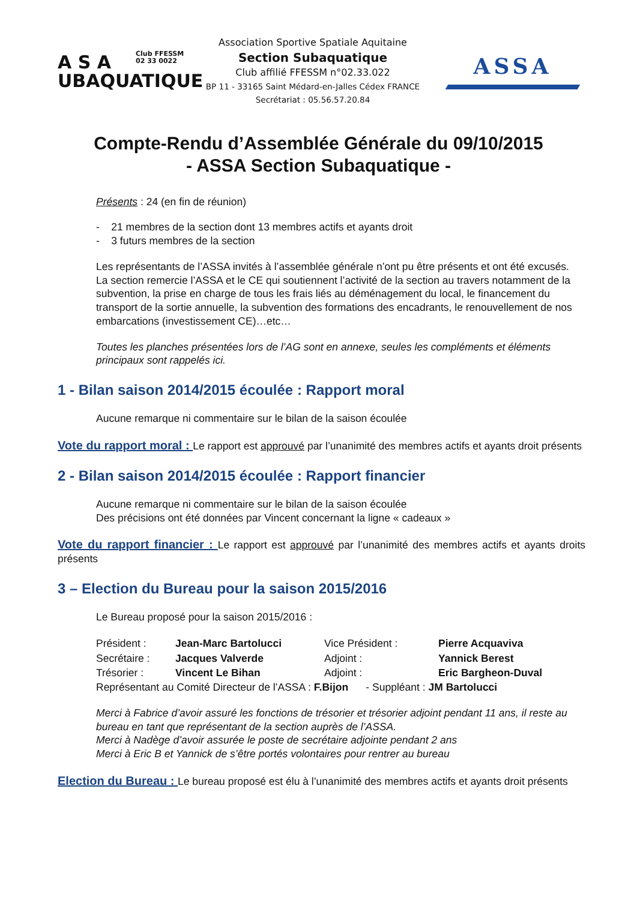A S A
Club FFESSM
02 33 0022
UBAQUATIQUE
Association Sportive Spatiale Aquitaine
Section Subaquatique
Club affilié FFESSM n°02.33.022
BP 11 - 33165 Saint Médard-en-Jalles Cédex FRANCE
Secrétariat : 05.56.57.20.84
ASSA
Compte-Rendu d’Assemblée Générale du 09/10/2015
- ASSA Section Subaquatique -
Présents : 24 (en fin de réunion)
- 21 membres de la section dont 13 membres actifs et ayants droit
- 3 futurs membres de la section
Les représentants de l’ASSA invités à l’assemblée générale n’ont pu être présents et ont été excusés.
La section remercie l’ASSA et le CE qui soutiennent l’activité de la section au travers notamment de la subvention, la prise en charge de tous les frais liés au déménagement du local, le financement du transport de la sortie annuelle, la subvention des formations des encadrants, le renouvellement de nos embarcations (investissement CE)…etc…
Toutes les planches présentées lors de l’AG sont en annexe, seules les compléments et éléments principaux sont rappelés ici.
1 - Bilan saison 2014/2015 écoulée : Rapport moral
Aucune remarque ni commentaire sur le bilan de la saison écoulée
Vote du rapport moral : Le rapport est approuvé par l’unanimité des membres actifs et ayants droit présents
2 - Bilan saison 2014/2015 écoulée : Rapport financier
Aucune remarque ni commentaire sur le bilan de la saison écoulée
Des précisions ont été données par Vincent concernant la ligne « cadeaux »
Vote du rapport financier : Le rapport est approuvé par l’unanimité des membres actifs et ayants droits présents
3 – Election du Bureau pour la saison 2015/2016
Le Bureau proposé pour la saison 2015/2016 :
| Président : | Jean-Marc Bartolucci | Vice Président : | Pierre Acquaviva |
| Secrétaire : | Jacques Valverde | Adjoint : | Yannick Berest |
| Trésorier : | Vincent Le Bihan | Adjoint : | Eric Bargheon-Duval |
Représentant au Comité Directeur de l’ASSA : F.Bijon - Suppléant : JM Bartolucci
Merci à Fabrice d’avoir assuré les fonctions de trésorier et trésorier adjoint pendant 11 ans, il reste au bureau en tant que représentant de la section auprès de l’ASSA.
Merci à Nadège d’avoir assurée le poste de secrétaire adjointe pendant 2 ans
Merci à Eric B et Yannick de s’être portés volontaires pour rentrer au bureau
Election du Bureau : Le bureau proposé est élu à l’unanimité des membres actifs et ayants droit présents